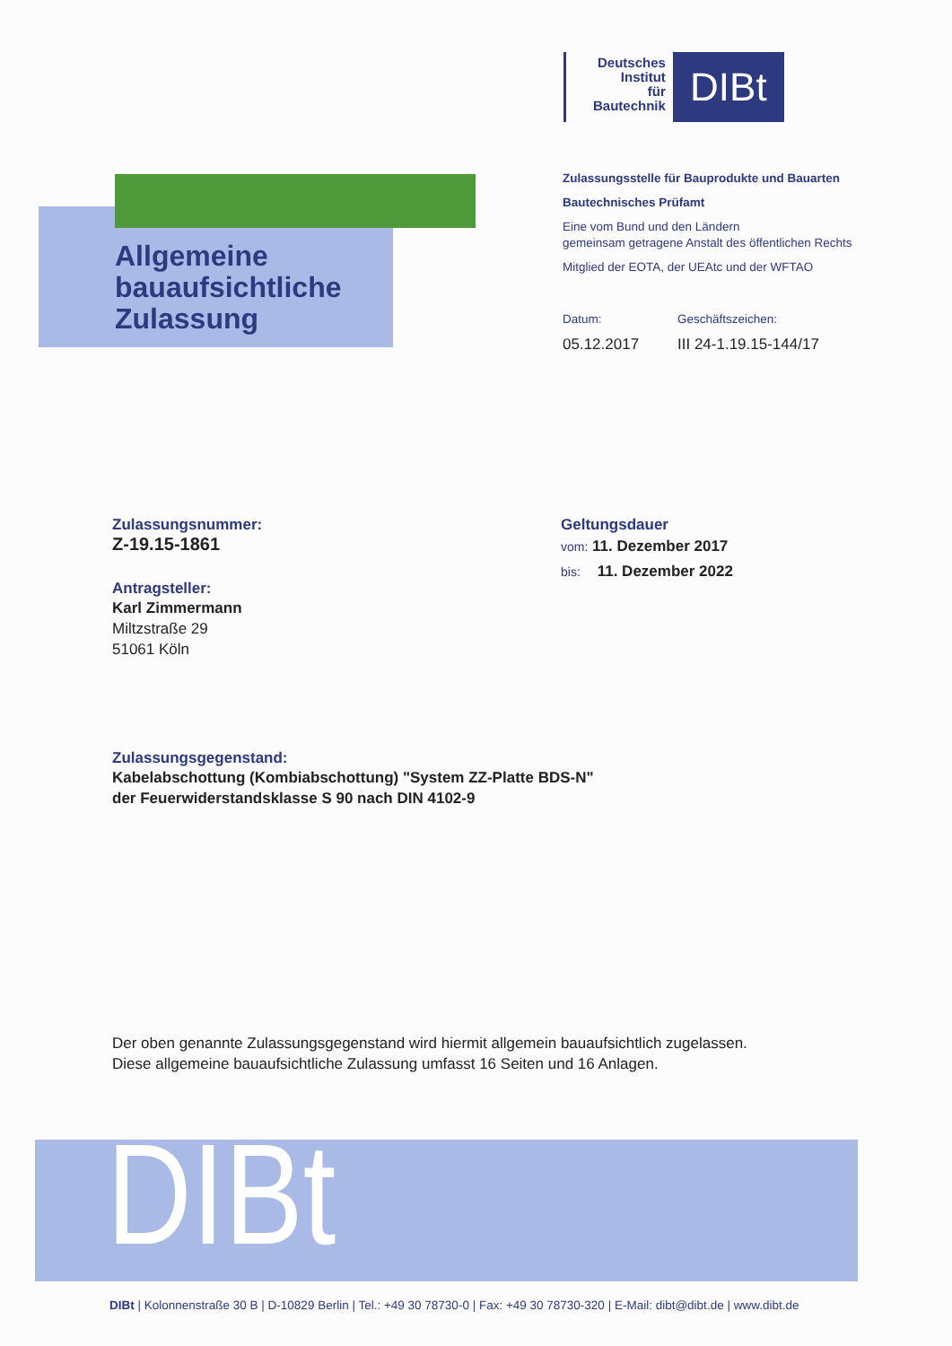Deutsches
Institut
für
Bautechnik
DIBt
Allgemeine
bauaufsichtliche
Zulassung
Zulassungsstelle für Bauprodukte und Bauarten
Bautechnisches Prüfamt
Eine vom Bund und den Ländern
gemeinsam getragene Anstalt des öffentlichen Rechts
Mitglied der EOTA, der UEAtc und der WFTAO
Datum: Geschäftszeichen:
05.12.2017 III 24-1.19.15-144/17
Zulassungsnummer:
Z-19.15-1861
Antragsteller:
Karl Zimmermann
Miltzstraße 29
51061 Köln
Geltungsdauer
vom: 11. Dezember 2017
bis: 11. Dezember 2022
Zulassungsgegenstand:
Kabelabschottung (Kombiabschottung) "System ZZ-Platte BDS-N"
der Feuerwiderstandsklasse S 90 nach DIN 4102-9
Der oben genannte Zulassungsgegenstand wird hiermit allgemein bauaufsichtlich zugelassen.
Diese allgemeine bauaufsichtliche Zulassung umfasst 16 Seiten und 16 Anlagen.
DIBt
DIBt | Kolonnenstraße 30 B | D-10829 Berlin | Tel.: +49 30 78730-0 | Fax: +49 30 78730-320 | E-Mail: dibt@dibt.de | www.dibt.de